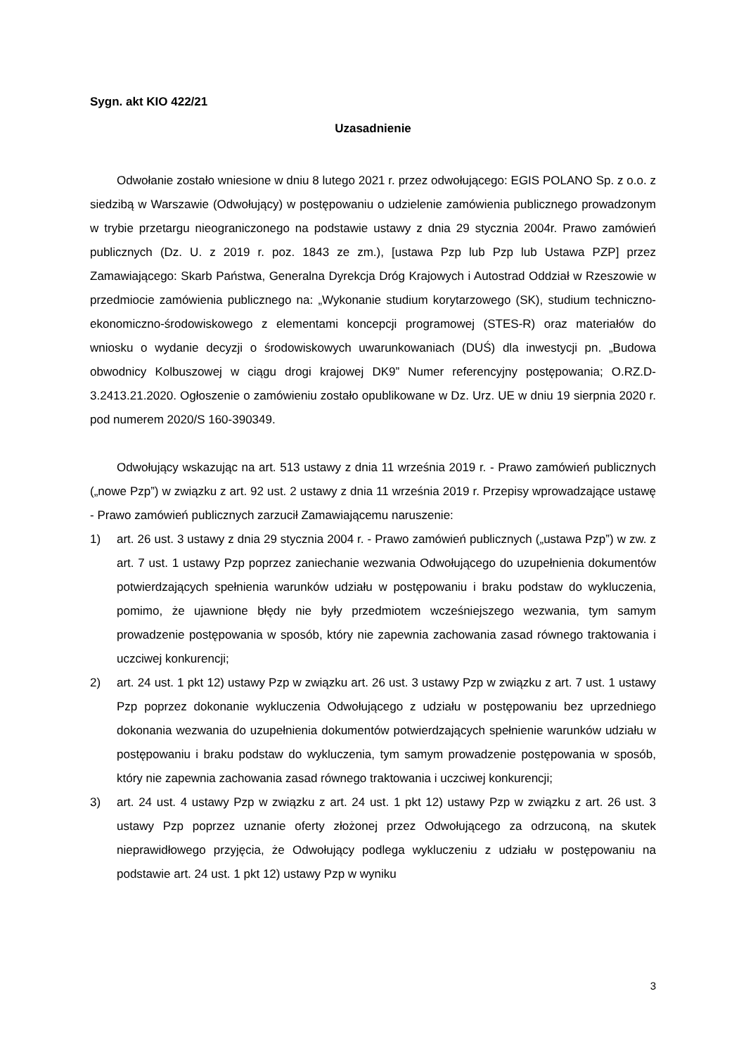Sygn. akt KIO 422/21
Uzasadnienie
Odwołanie zostało wniesione w dniu 8 lutego 2021 r. przez odwołującego: EGIS POLANO Sp. z o.o. z siedzibą w Warszawie (Odwołujący) w postępowaniu o udzielenie zamówienia publicznego prowadzonym w trybie przetargu nieograniczonego na podstawie ustawy z dnia 29 stycznia 2004r. Prawo zamówień publicznych (Dz. U. z 2019 r. poz. 1843 ze zm.), [ustawa Pzp lub Pzp lub Ustawa PZP] przez Zamawiającego: Skarb Państwa, Generalna Dyrekcja Dróg Krajowych i Autostrad Oddział w Rzeszowie w przedmiocie zamówienia publicznego na: „Wykonanie studium korytarzowego (SK), studium techniczno-ekonomiczno-środowiskowego z elementami koncepcji programowej (STES-R) oraz materiałów do wniosku o wydanie decyzji o środowiskowych uwarunkowaniach (DUŚ) dla inwestycji pn. „Budowa obwodnicy Kolbuszowej w ciągu drogi krajowej DK9” Numer referencyjny postępowania; O.RZ.D-3.2413.21.2020. Ogłoszenie o zamówieniu zostało opublikowane w Dz. Urz. UE w dniu 19 sierpnia 2020 r. pod numerem 2020/S 160-390349.
Odwołujący wskazując na art. 513 ustawy z dnia 11 września 2019 r. - Prawo zamówień publicznych („nowe Pzp”) w związku z art. 92 ust. 2 ustawy z dnia 11 września 2019 r. Przepisy wprowadzające ustawę - Prawo zamówień publicznych zarzucił Zamawiającemu naruszenie:
1) art. 26 ust. 3 ustawy z dnia 29 stycznia 2004 r. - Prawo zamówień publicznych („ustawa Pzp”) w zw. z art. 7 ust. 1 ustawy Pzp poprzez zaniechanie wezwania Odwołującego do uzupełnienia dokumentów potwierdzających spełnienia warunków udziału w postępowaniu i braku podstaw do wykluczenia, pomimo, że ujawnione błędy nie były przedmiotem wcześniejszego wezwania, tym samym prowadzenie postępowania w sposób, który nie zapewnia zachowania zasad równego traktowania i uczciwej konkurencji;
2) art. 24 ust. 1 pkt 12) ustawy Pzp w związku art. 26 ust. 3 ustawy Pzp w związku z art. 7 ust. 1 ustawy Pzp poprzez dokonanie wykluczenia Odwołującego z udziału w postępowaniu bez uprzedniego dokonania wezwania do uzupełnienia dokumentów potwierdzających spełnienie warunków udziału w postępowaniu i braku podstaw do wykluczenia, tym samym prowadzenie postępowania w sposób, który nie zapewnia zachowania zasad równego traktowania i uczciwej konkurencji;
3) art. 24 ust. 4 ustawy Pzp w związku z art. 24 ust. 1 pkt 12) ustawy Pzp w związku z art. 26 ust. 3 ustawy Pzp poprzez uznanie oferty złożonej przez Odwołującego za odrzuconą, na skutek nieprawidłowego przyjęcia, że Odwołujący podlega wykluczeniu z udziału w postępowaniu na podstawie art. 24 ust. 1 pkt 12) ustawy Pzp w wyniku
3